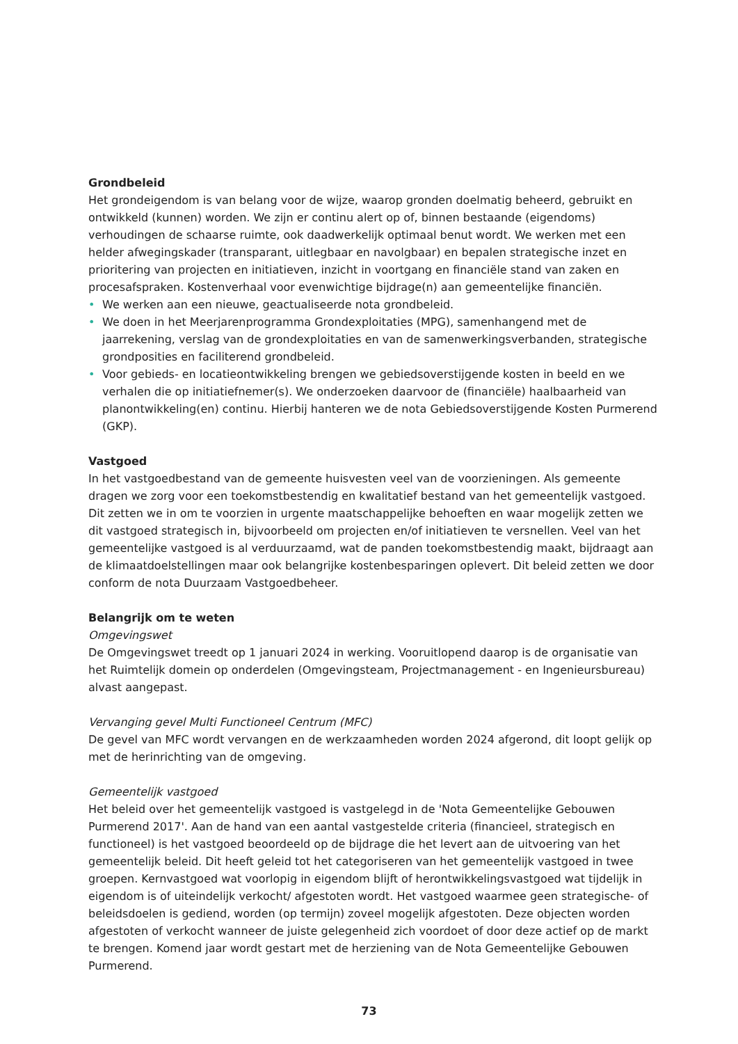Grondbeleid
Het grondeigendom is van belang voor de wijze, waarop gronden doelmatig beheerd, gebruikt en ontwikkeld (kunnen) worden. We zijn er continu alert op of, binnen bestaande (eigendoms) verhoudingen de schaarse ruimte, ook daadwerkelijk optimaal benut wordt. We werken met een helder afwegingskader (transparant, uitlegbaar en navolgbaar) en bepalen strategische inzet en prioritering van projecten en initiatieven, inzicht in voortgang en financiële stand van zaken en procesafspraken. Kostenverhaal voor evenwichtige bijdrage(n) aan gemeentelijke financiën.
• We werken aan een nieuwe, geactualiseerde nota grondbeleid.
• We doen in het Meerjarenprogramma Grondexploitaties (MPG), samenhangend met de jaarrekening, verslag van de grondexploitaties en van de samenwerkingsverbanden, strategische grondposities en faciliterend grondbeleid.
• Voor gebieds- en locatieontwikkeling brengen we gebiedsoverstijgende kosten in beeld en we verhalen die op initiatiefnemer(s). We onderzoeken daarvoor de (financiële) haalbaarheid van planontwikkeling(en) continu. Hierbij hanteren we de nota Gebiedsoverstijgende Kosten Purmerend (GKP).
Vastgoed
In het vastgoedbestand van de gemeente huisvesten veel van de voorzieningen. Als gemeente dragen we zorg voor een toekomstbestendig en kwalitatief bestand van het gemeentelijk vastgoed. Dit zetten we in om te voorzien in urgente maatschappelijke behoeften en waar mogelijk zetten we dit vastgoed strategisch in, bijvoorbeeld om projecten en/of initiatieven te versnellen. Veel van het gemeentelijke vastgoed is al verduurzaamd, wat de panden toekomstbestendig maakt, bijdraagt aan de klimaatdoelstellingen maar ook belangrijke kostenbesparingen oplevert. Dit beleid zetten we door conform de nota Duurzaam Vastgoedbeheer.
Belangrijk om te weten
Omgevingswet
De Omgevingswet treedt op 1 januari 2024 in werking. Vooruitlopend daarop is de organisatie van het Ruimtelijk domein op onderdelen (Omgevingsteam, Projectmanagement - en Ingenieursbureau) alvast aangepast.
Vervanging gevel Multi Functioneel Centrum (MFC)
De gevel van MFC wordt vervangen en de werkzaamheden worden 2024 afgerond, dit loopt gelijk op met de herinrichting van de omgeving.
Gemeentelijk vastgoed
Het beleid over het gemeentelijk vastgoed is vastgelegd in de 'Nota Gemeentelijke Gebouwen Purmerend 2017'. Aan de hand van een aantal vastgestelde criteria (financieel, strategisch en functioneel) is het vastgoed beoordeeld op de bijdrage die het levert aan de uitvoering van het gemeentelijk beleid. Dit heeft geleid tot het categoriseren van het gemeentelijk vastgoed in twee groepen. Kernvastgoed wat voorlopig in eigendom blijft of herontwikkelingsvastgoed wat tijdelijk in eigendom is of uiteindelijk verkocht/ afgestoten wordt. Het vastgoed waarmee geen strategische- of beleidsdoelen is gediend, worden (op termijn) zoveel mogelijk afgestoten. Deze objecten worden afgestoten of verkocht wanneer de juiste gelegenheid zich voordoet of door deze actief op de markt te brengen. Komend jaar wordt gestart met de herziening van de Nota Gemeentelijke Gebouwen Purmerend.
73